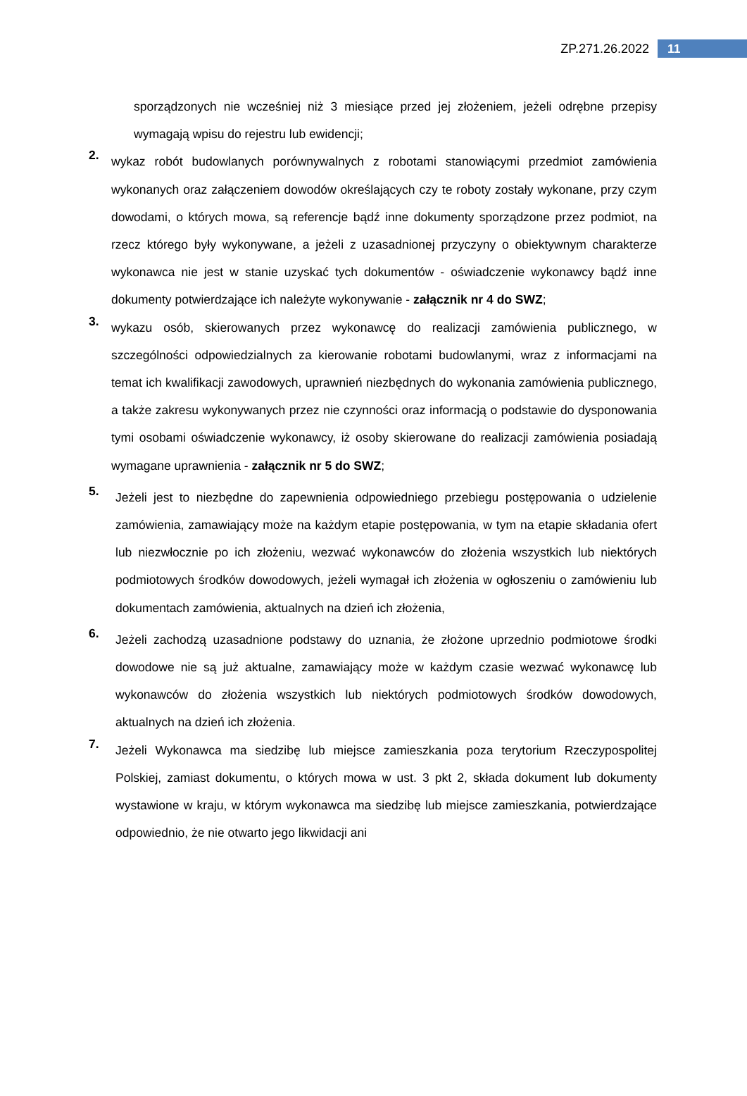ZP.271.26.2022 11
sporządzonych nie wcześniej niż 3 miesiące przed jej złożeniem, jeżeli odrębne przepisy wymagają wpisu do rejestru lub ewidencji;
2.
wykaz robót budowlanych porównywalnych z robotami stanowiącymi przedmiot zamówienia wykonanych oraz załączeniem dowodów określających czy te roboty zostały wykonane, przy czym dowodami, o których mowa, są referencje bądź inne dokumenty sporządzone przez podmiot, na rzecz którego były wykonywane, a jeżeli z uzasadnionej przyczyny o obiektywnym charakterze wykonawca nie jest w stanie uzyskać tych dokumentów - oświadczenie wykonawcy bądź inne dokumenty potwierdzające ich należyte wykonywanie - załącznik nr 4 do SWZ;
3.
wykazu osób, skierowanych przez wykonawcę do realizacji zamówienia publicznego, w szczególności odpowiedzialnych za kierowanie robotami budowlanymi, wraz z informacjami na temat ich kwalifikacji zawodowych, uprawnień niezbędnych do wykonania zamówienia publicznego, a także zakresu wykonywanych przez nie czynności oraz informacją o podstawie do dysponowania tymi osobami oświadczenie wykonawcy, iż osoby skierowane do realizacji zamówienia posiadają wymagane uprawnienia - załącznik nr 5 do SWZ;
5.
Jeżeli jest to niezbędne do zapewnienia odpowiedniego przebiegu postępowania o udzielenie zamówienia, zamawiający może na każdym etapie postępowania, w tym na etapie składania ofert lub niezwłocznie po ich złożeniu, wezwać wykonawców do złożenia wszystkich lub niektórych podmiotowych środków dowodowych, jeżeli wymagał ich złożenia w ogłoszeniu o zamówieniu lub dokumentach zamówienia, aktualnych na dzień ich złożenia,
6.
Jeżeli zachodzą uzasadnione podstawy do uznania, że złożone uprzednio podmiotowe środki dowodowe nie są już aktualne, zamawiający może w każdym czasie wezwać wykonawcę lub wykonawców do złożenia wszystkich lub niektórych podmiotowych środków dowodowych, aktualnych na dzień ich złożenia.
7.
Jeżeli Wykonawca ma siedzibę lub miejsce zamieszkania poza terytorium Rzeczypospolitej Polskiej, zamiast dokumentu, o których mowa w ust. 3 pkt 2, składa dokument lub dokumenty wystawione w kraju, w którym wykonawca ma siedzibę lub miejsce zamieszkania, potwierdzające odpowiednio, że nie otwarto jego likwidacji ani